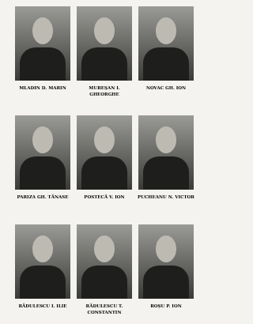MLADIN D. MARIN
MUREŞAN I. GHEORGHE
NOVAC GH. ION
PARIZA GH. TĂNASE
POSTECĂ V. ION
PUCHEANU N. VICTOR
RĂDULESCU I. ILIE
RĂDULESCU T.
CONSTANTIN
ROȘU P. ION